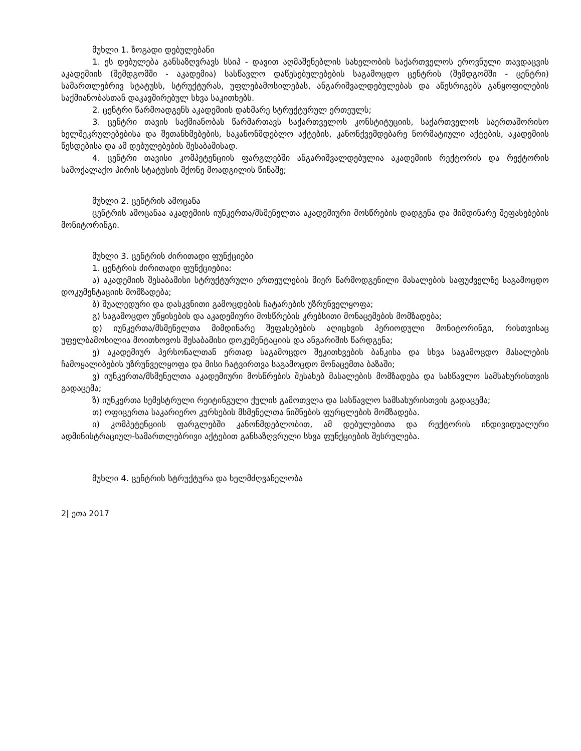მუხლი 1. ზოგადი დებულებანი
1. ეს დებულება განსაზღვრავს სსიპ - დავით აღმაშენებლის სახელობის საქართველოს ეროვნული თავდაცვის აკადემიის (შემდგომში - აკადემია) სასწავლო დაწესებულებების საგამოცდო ცენტრის (შემდგომში - ცენტრი) სამართლებრივ სტატუსს, სტრუქტურას, უფლებამოსილებას, ანგარიშვალდებულებას და აწესრიგებს განყოფილების საქმიანობასთან დაკავშირებულ სხვა საკითხებს.
2. ცენტრი წარმოადგენს აკადემიის დახმარე სტრუქტურულ ერთეულს;
3. ცენტრი თავის საქმიანობას წარმართავს საქართველოს კონსტიტუციის, საქართველოს საერთაშორისო ხელშეკრულებებისა და შეთანხმებების, საკანონმდებლო აქტების, კანონქვემდებარე ნორმატიული აქტების, აკადემიის წესდებისა და ამ დებულებების შესაბამისად.
4. ცენტრი თავისი კომპეტენციის ფარგლებში ანგარიშვალდებულია აკადემიის რექტორის და რექტორის სამოქალაქო პირის სტატუსის მქონე მოადგილის წინაშე;
მუხლი 2. ცენტრის ამოცანა
ცენტრის ამოცანაა აკადემიის იუნკერთა/მსმენელთა აკადემიური მოსწრების დადგენა და მიმდინარე შეფასებების მონიტორინგი.
მუხლი 3. ცენტრის ძირითადი ფუნქციები
1. ცენტრის ძირითადი ფუნქციებია:
ა) აკადემიის შესაბამისი სტრუქტურული ერთეულების მიერ წარმოდგენილი მასალების საფუძველზე საგამოცდო დოკუმენტაციის მომზადება;
ბ) შუალედური და დასკვნითი გამოცდების ჩატარების უზრუნველყოფა;
გ) საგამოცდო უწყისების და აკადემიური მოსწრების კრებსითი მონაცემების მომზადება;
დ) იუნკერთა/მსმენელთა მიმდინარე შეფასებების აღიცხვის პერიოდული მონიტორინგი, რისთვისაც უფელბამოსილია მოითხოვოს შესაბამისი დოკუმენტაციის და ანგარიშის წარდგენა;
ე) აკადემიურ პერსონალთან ერთად საგამოცდო შეკითხვების ბანკისა და სხვა საგამოცდო მასალების ჩამოყალიბების უზრუნველყოფა და მისი ჩატვირთვა საგამოცდო მონაცემთა ბაზაში;
ვ) იუნკერთა/მსმენელთა აკადემიური მოსწრების შესახებ მასალების მომზადება და სასწავლო სამსახურისთვის გადაცემა;
ზ) იუნკერთა სემესტრული რეიტინგული ქულის გამოთვლა და სასწავლო სამსახურისთვის გადაცემა;
თ) ოფიცერთა საკარიერო კურსების მსმენელთა ნიშნების ფურცლების მომზადება.
ი) კომპეტენციის ფარგლებში კანონმდებლობით, ამ დებულებითა და რექტორის ინდივიდუალური ადმინისტრაციულ-სამართლებრივი აქტებით განსაზღვრული სხვა ფუნქციების შესრულება.
მუხლი 4. ცენტრის სტრუქტურა და ხელმძღვანელობა
2| ეთა 2017